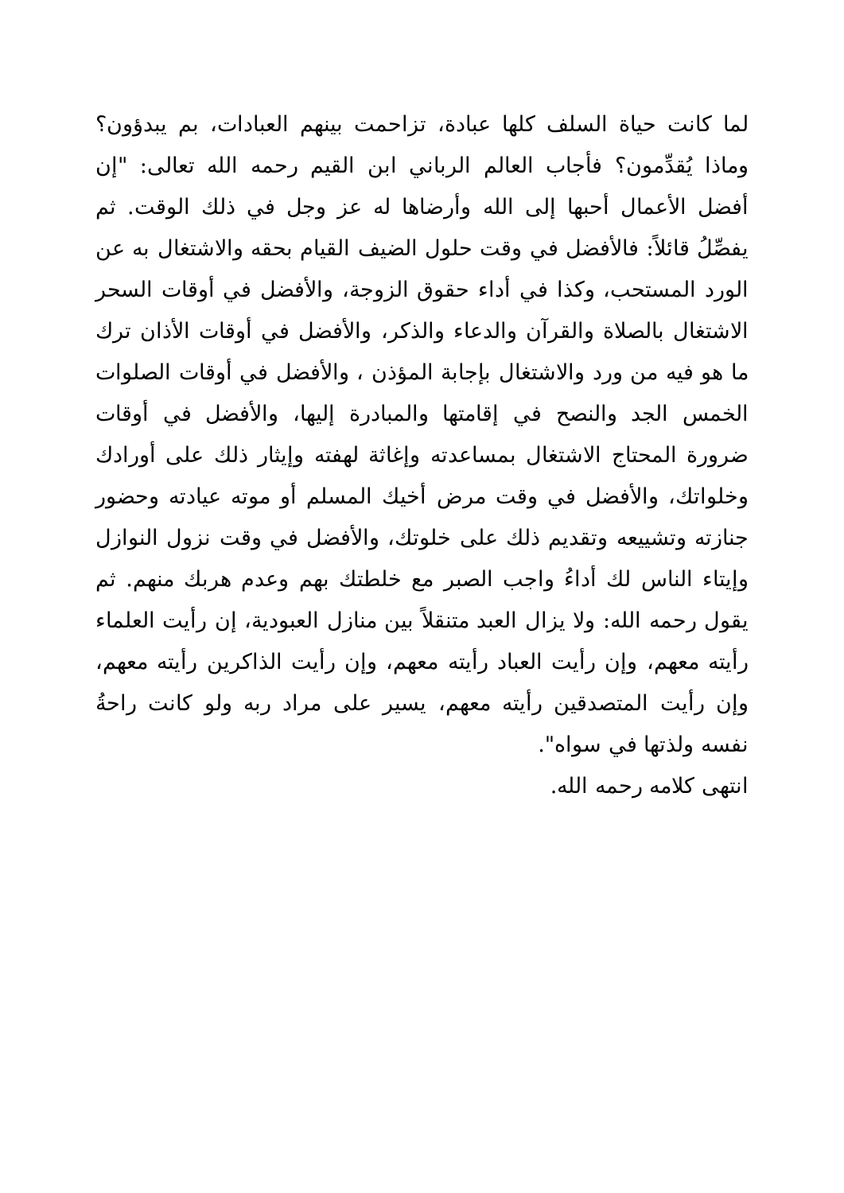لما كانت حياة السلف كلها عبادة، تزاحمت بينهم العبادات، بم يبدؤون؟ وماذا يُقدِّمون؟ فأجاب العالم الرباني ابن القيم رحمه الله تعالى: "إن أفضل الأعمال أحبها إلى الله وأرضاها له عز وجل في ذلك الوقت. ثم يفصِّلُ قائلاً: فالأفضل في وقت حلول الضيف القيام بحقه والاشتغال به عن الورد المستحب، وكذا في أداء حقوق الزوجة، والأفضل في أوقات السحر الاشتغال بالصلاة والقرآن والدعاء والذكر، والأفضل في أوقات الأذان ترك ما هو فيه من ورد والاشتغال بإجابة المؤذن ، والأفضل في أوقات الصلوات الخمس الجد والنصح في إقامتها والمبادرة إليها، والأفضل في أوقات ضرورة المحتاج الاشتغال بمساعدته وإغاثة لهفته وإيثار ذلك على أورادك وخلواتك، والأفضل في وقت مرض أخيك المسلم أو موته عيادته وحضور جنازته وتشييعه وتقديم ذلك على خلوتك، والأفضل في وقت نزول النوازل وإيتاء الناس لك أداءُ واجب الصبر مع خلطتك بهم وعدم هربك منهم. ثم يقول رحمه الله: ولا يزال العبد متنقلاً بين منازل العبودية، إن رأيت العلماء رأيته معهم، وإن رأيت العباد رأيته معهم، وإن رأيت الذاكرين رأيته معهم، وإن رأيت المتصدقين رأيته معهم، يسير على مراد ربه ولو كانت راحةُ نفسه ولذتها في سواه".
انتهى كلامه رحمه الله.